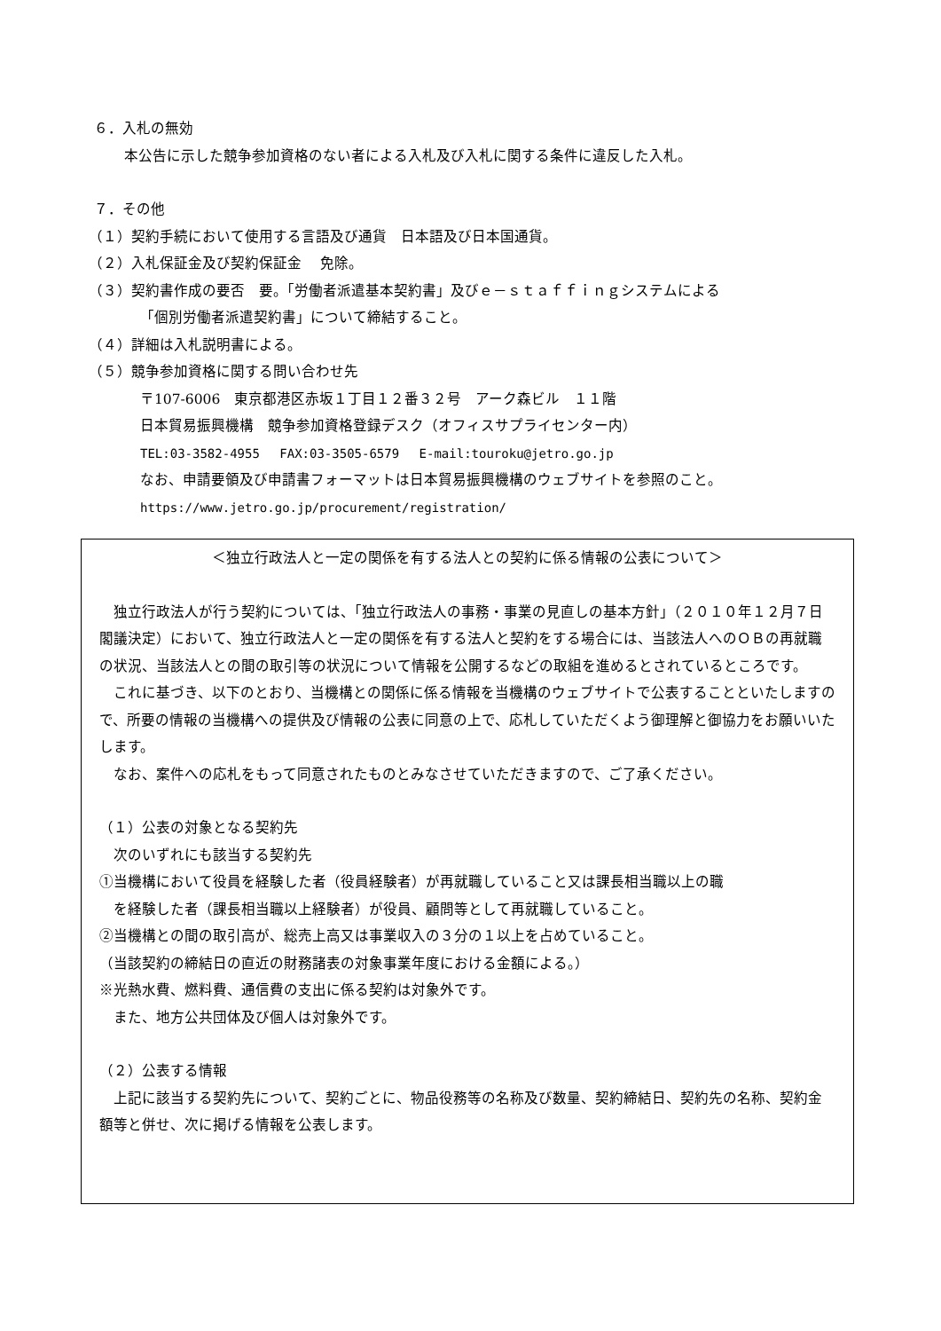６．入札の無効
本公告に示した競争参加資格のない者による入札及び入札に関する条件に違反した入札。
７．その他
（１）契約手続において使用する言語及び通貨　日本語及び日本国通貨。
（２）入札保証金及び契約保証金　 免除。
（３）契約書作成の要否　要。「労働者派遣基本契約書」及びｅ－ｓｔａｆｆｉｎｇシステムによる
「個別労働者派遣契約書」について締結すること。
（４）詳細は入札説明書による。
（５）競争参加資格に関する問い合わせ先
〒107-6006　東京都港区赤坂１丁目１２番３２号　アーク森ビル　１１階
日本貿易振興機構　競争参加資格登録デスク（オフィスサプライセンター内）
TEL:03-3582-4955　 FAX:03-3505-6579　 E-mail:touroku@jetro.go.jp
なお、申請要領及び申請書フォーマットは日本貿易振興機構のウェブサイトを参照のこと。
https://www.jetro.go.jp/procurement/registration/
＜独立行政法人と一定の関係を有する法人との契約に係る情報の公表について＞
独立行政法人が行う契約については、「独立行政法人の事務・事業の見直しの基本方針」（２０１０年１２月７日閣議決定）において、独立行政法人と一定の関係を有する法人と契約をする場合には、当該法人へのＯＢの再就職の状況、当該法人との間の取引等の状況について情報を公開するなどの取組を進めるとされているところです。
これに基づき、以下のとおり、当機構との関係に係る情報を当機構のウェブサイトで公表することといたしますので、所要の情報の当機構への提供及び情報の公表に同意の上で、応札していただくよう御理解と御協力をお願いいたします。
なお、案件への応札をもって同意されたものとみなさせていただきますので、ご了承ください。
（１）公表の対象となる契約先
次のいずれにも該当する契約先
①当機構において役員を経験した者（役員経験者）が再就職していること又は課長相当職以上の職
を経験した者（課長相当職以上経験者）が役員、顧問等として再就職していること。
②当機構との間の取引高が、総売上高又は事業収入の３分の１以上を占めていること。
（当該契約の締結日の直近の財務諸表の対象事業年度における金額による。）
※光熱水費、燃料費、通信費の支出に係る契約は対象外です。
また、地方公共団体及び個人は対象外です。
（２）公表する情報
上記に該当する契約先について、契約ごとに、物品役務等の名称及び数量、契約締結日、契約先の名称、契約金額等と併せ、次に掲げる情報を公表します。